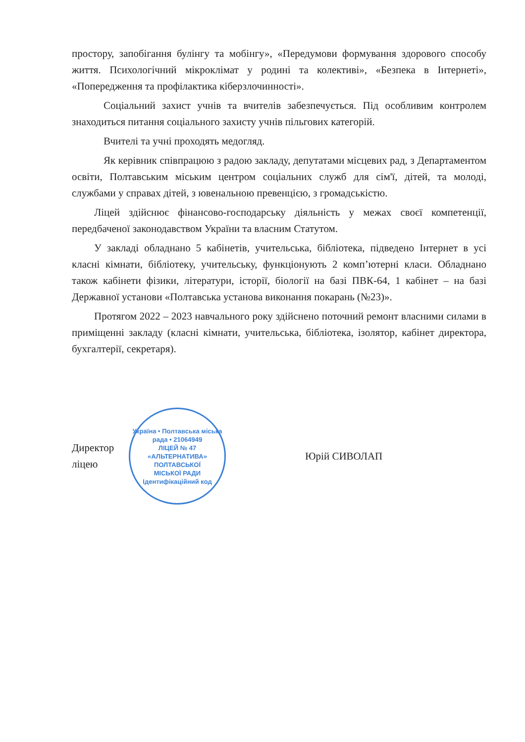простору, запобігання булінгу та мобінгу», «Передумови формування здорового способу життя. Психологічний мікроклімат у родині та колективі», «Безпека в Інтернеті», «Попередження та профілактика кіберзлочинності».
Соціальний захист учнів та вчителів забезпечується. Під особливим контролем знаходиться питання соціального захисту учнів пільгових категорій.
Вчителі та учні проходять медогляд.
Як керівник співпрацюю з радою закладу, депутатами місцевих рад, з Департаментом освіти, Полтавським міським центром соціальних служб для сім'ї, дітей, та молоді, службами у справах дітей, з ювенальною превенцією, з громадськістю.
Ліцей здійснює фінансово-господарську діяльність у межах своєї компетенції, передбаченої законодавством України та власним Статутом.
У закладі обладнано 5 кабінетів, учительська, бібліотека, підведено Інтернет в усі класні кімнати, бібліотеку, учительську, функціонують 2 комп’ютерні класи. Обладнано також кабінети фізики, літератури, історії, біології на базі ПВК-64, 1 кабінет – на базі Державної установи «Полтавська установа виконання покарань (№23)».
Протягом 2022 – 2023 навчального року здійснено поточний ремонт власними силами в приміщенні закладу (класні кімнати, учительська, бібліотека, ізолятор, кабінет директора, бухгалтерії, секретаря).
Директор ліцею
Україна • Полтавська міська рада • 21064949
ЛІЦЕЙ № 47
«АЛЬТЕРНАТИВА»
ПОЛТАВСЬКОЇ
МІСЬКОЇ РАДИ
Ідентифікаційний код
Юрій СИВОЛАП